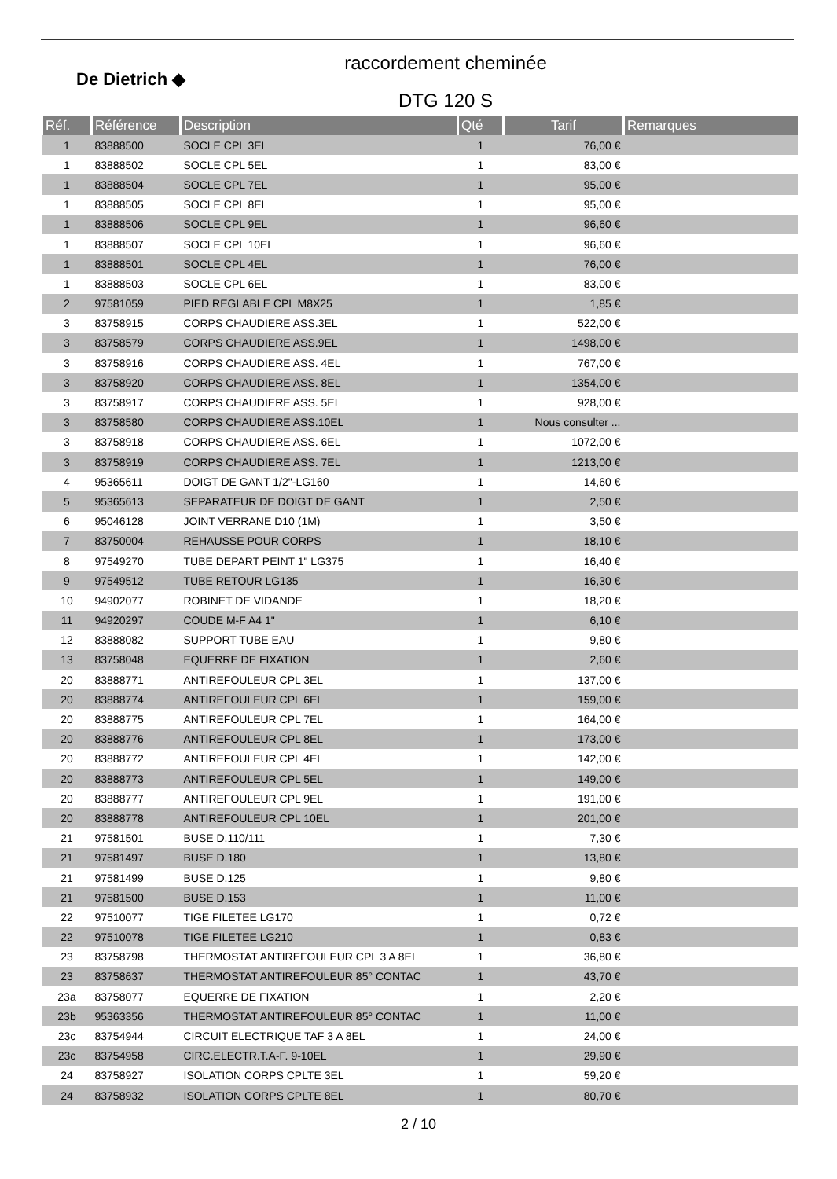De Dietrich ◆
raccordement cheminée
DTG 120 S
| Réf. | Référence | Description | Qté | Tarif | Remarques |
| --- | --- | --- | --- | --- | --- |
| 1 | 83888500 | SOCLE CPL 3EL | 1 | 76,00 € | |
| 1 | 83888502 | SOCLE CPL 5EL | 1 | 83,00 € | |
| 1 | 83888504 | SOCLE CPL 7EL | 1 | 95,00 € | |
| 1 | 83888505 | SOCLE CPL 8EL | 1 | 95,00 € | |
| 1 | 83888506 | SOCLE CPL 9EL | 1 | 96,60 € | |
| 1 | 83888507 | SOCLE CPL 10EL | 1 | 96,60 € | |
| 1 | 83888501 | SOCLE CPL 4EL | 1 | 76,00 € | |
| 1 | 83888503 | SOCLE CPL 6EL | 1 | 83,00 € | |
| 2 | 97581059 | PIED REGLABLE CPL M8X25 | 1 | 1,85 € | |
| 3 | 83758915 | CORPS CHAUDIERE ASS.3EL | 1 | 522,00 € | |
| 3 | 83758579 | CORPS CHAUDIERE ASS.9EL | 1 | 1498,00 € | |
| 3 | 83758916 | CORPS CHAUDIERE ASS. 4EL | 1 | 767,00 € | |
| 3 | 83758920 | CORPS CHAUDIERE ASS. 8EL | 1 | 1354,00 € | |
| 3 | 83758917 | CORPS CHAUDIERE ASS. 5EL | 1 | 928,00 € | |
| 3 | 83758580 | CORPS CHAUDIERE ASS.10EL | 1 | Nous consulter ... | |
| 3 | 83758918 | CORPS CHAUDIERE ASS. 6EL | 1 | 1072,00 € | |
| 3 | 83758919 | CORPS CHAUDIERE ASS. 7EL | 1 | 1213,00 € | |
| 4 | 95365611 | DOIGT DE GANT 1/2"-LG160 | 1 | 14,60 € | |
| 5 | 95365613 | SEPARATEUR DE DOIGT DE GANT | 1 | 2,50 € | |
| 6 | 95046128 | JOINT VERRANE D10 (1M) | 1 | 3,50 € | |
| 7 | 83750004 | REHAUSSE POUR CORPS | 1 | 18,10 € | |
| 8 | 97549270 | TUBE DEPART PEINT 1" LG375 | 1 | 16,40 € | |
| 9 | 97549512 | TUBE RETOUR LG135 | 1 | 16,30 € | |
| 10 | 94902077 | ROBINET DE VIDANDE | 1 | 18,20 € | |
| 11 | 94920297 | COUDE M-F A4 1" | 1 | 6,10 € | |
| 12 | 83888082 | SUPPORT TUBE EAU | 1 | 9,80 € | |
| 13 | 83758048 | EQUERRE DE FIXATION | 1 | 2,60 € | |
| 20 | 83888771 | ANTIREFOULEUR CPL 3EL | 1 | 137,00 € | |
| 20 | 83888774 | ANTIREFOULEUR CPL 6EL | 1 | 159,00 € | |
| 20 | 83888775 | ANTIREFOULEUR CPL 7EL | 1 | 164,00 € | |
| 20 | 83888776 | ANTIREFOULEUR CPL 8EL | 1 | 173,00 € | |
| 20 | 83888772 | ANTIREFOULEUR CPL 4EL | 1 | 142,00 € | |
| 20 | 83888773 | ANTIREFOULEUR CPL 5EL | 1 | 149,00 € | |
| 20 | 83888777 | ANTIREFOULEUR CPL 9EL | 1 | 191,00 € | |
| 20 | 83888778 | ANTIREFOULEUR CPL 10EL | 1 | 201,00 € | |
| 21 | 97581501 | BUSE D.110/111 | 1 | 7,30 € | |
| 21 | 97581497 | BUSE D.180 | 1 | 13,80 € | |
| 21 | 97581499 | BUSE D.125 | 1 | 9,80 € | |
| 21 | 97581500 | BUSE D.153 | 1 | 11,00 € | |
| 22 | 97510077 | TIGE FILETEE LG170 | 1 | 0,72 € | |
| 22 | 97510078 | TIGE FILETEE LG210 | 1 | 0,83 € | |
| 23 | 83758798 | THERMOSTAT ANTIREFOULEUR CPL 3 A 8EL | 1 | 36,80 € | |
| 23 | 83758637 | THERMOSTAT ANTIREFOULEUR 85° CONTAC | 1 | 43,70 € | |
| 23a | 83758077 | EQUERRE DE FIXATION | 1 | 2,20 € | |
| 23b | 95363356 | THERMOSTAT ANTIREFOULEUR 85° CONTAC | 1 | 11,00 € | |
| 23c | 83754944 | CIRCUIT ELECTRIQUE TAF 3 A 8EL | 1 | 24,00 € | |
| 23c | 83754958 | CIRC.ELECTR.T.A-F. 9-10EL | 1 | 29,90 € | |
| 24 | 83758927 | ISOLATION CORPS CPLTE 3EL | 1 | 59,20 € | |
| 24 | 83758932 | ISOLATION CORPS CPLTE 8EL | 1 | 80,70 € | |
2 / 10